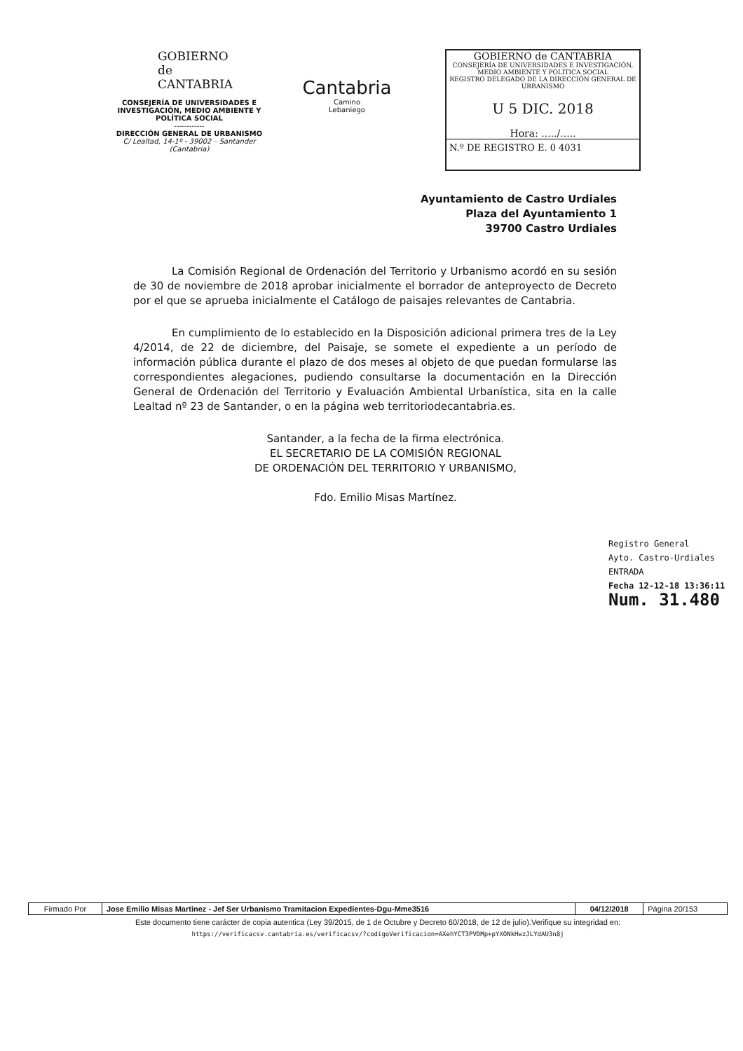GOBIERNO
de
CANTABRIA
CONSEJERÍA DE UNIVERSIDADES E INVESTIGACIÓN, MEDIO AMBIENTE Y POLÍTICA SOCIAL
------------
DIRECCIÓN GENERAL DE URBANISMO
C/ Lealtad, 14-1º - 39002 – Santander (Cantabria)
Cantabria
Camino
Lebaniego
GOBIERNO de CANTABRIA
CONSEJERÍA DE UNIVERSIDADES E INVESTIGACIÓN, MEDIO AMBIENTE Y POLÍTICA SOCIAL
REGISTRO DELEGADO DE LA DIRECCIÓN GENERAL DE URBANISMO
U 5 DIC. 2018
Hora: ...../.....
N.º DE REGISTRO E. 0 4031
Ayuntamiento de Castro Urdiales
Plaza del Ayuntamiento 1
39700 Castro Urdiales
La Comisión Regional de Ordenación del Territorio y Urbanismo acordó en su sesión de 30 de noviembre de 2018 aprobar inicialmente el borrador de anteproyecto de Decreto por el que se aprueba inicialmente el Catálogo de paisajes relevantes de Cantabria.
En cumplimiento de lo establecido en la Disposición adicional primera tres de la Ley 4/2014, de 22 de diciembre, del Paisaje, se somete el expediente a un período de información pública durante el plazo de dos meses al objeto de que puedan formularse las correspondientes alegaciones, pudiendo consultarse la documentación en la Dirección General de Ordenación del Territorio y Evaluación Ambiental Urbanística, sita en la calle Lealtad nº 23 de Santander, o en la página web territoriodecantabria.es.
Santander, a la fecha de la firma electrónica.
EL SECRETARIO DE LA COMISIÓN REGIONAL
DE ORDENACIÓN DEL TERRITORIO Y URBANISMO,
Fdo. Emilio Misas Martínez.
Registro General
Ayto. Castro-Urdiales
ENTRADA
Fecha 12-12-18 13:36:11
Num. 31.480
| Firmado Por | Jose Emilio Misas Martinez - Jef Ser Urbanismo Tramitacion Expedientes-Dgu-Mme3516 | 04/12/2018 | Página 20/153 |
Este documento tiene carácter de copia autentica (Ley 39/2015, de 1 de Octubre y Decreto 60/2018, de 12 de julio).Verifique su integridad en:
https://verificacsv.cantabria.es/verificacsv/?codigoVerificacion=AXehYCT3PVDMp+pYXONkHwzJLYdAU3n8j